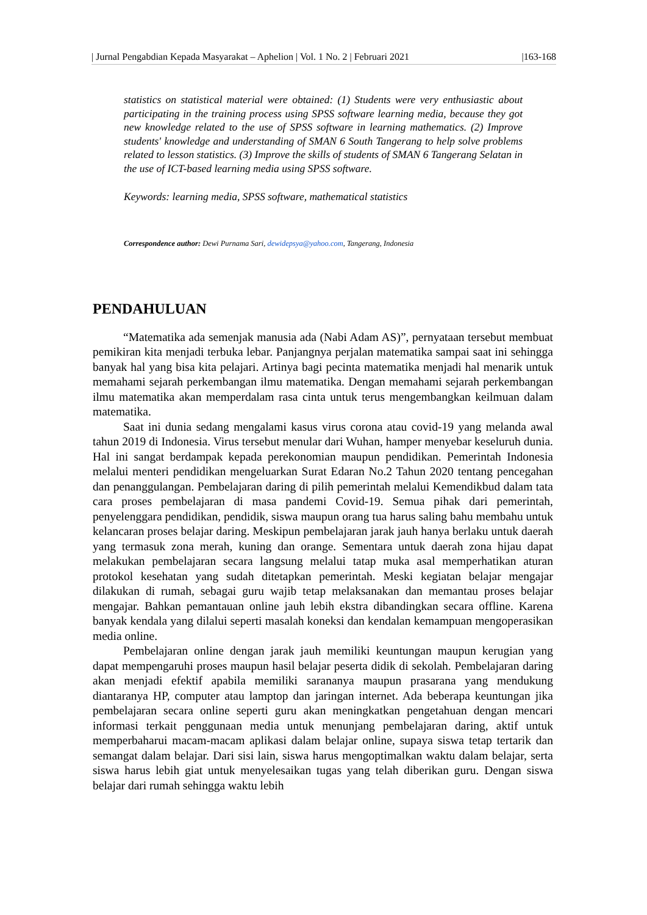| Jurnal Pengabdian Kepada Masyarakat – Aphelion | Vol. 1 No. 2 | Februari 2021 |163-168
statistics on statistical material were obtained: (1) Students were very enthusiastic about participating in the training process using SPSS software learning media, because they got new knowledge related to the use of SPSS software in learning mathematics. (2) Improve students' knowledge and understanding of SMAN 6 South Tangerang to help solve problems related to lesson statistics. (3) Improve the skills of students of SMAN 6 Tangerang Selatan in the use of ICT-based learning media using SPSS software.
Keywords: learning media, SPSS software, mathematical statistics
Correspondence author: Dewi Purnama Sari, dewidepsya@yahoo.com, Tangerang, Indonesia
PENDAHULUAN
“Matematika ada semenjak manusia ada (Nabi Adam AS)”, pernyataan tersebut membuat pemikiran kita menjadi terbuka lebar. Panjangnya perjalan matematika sampai saat ini sehingga banyak hal yang bisa kita pelajari. Artinya bagi pecinta matematika menjadi hal menarik untuk memahami sejarah perkembangan ilmu matematika. Dengan memahami sejarah perkembangan ilmu matematika akan memperdalam rasa cinta untuk terus mengembangkan keilmuan dalam matematika.
Saat ini dunia sedang mengalami kasus virus corona atau covid-19 yang melanda awal tahun 2019 di Indonesia. Virus tersebut menular dari Wuhan, hamper menyebar keseluruh dunia. Hal ini sangat berdampak kepada perekonomian maupun pendidikan. Pemerintah Indonesia melalui menteri pendidikan mengeluarkan Surat Edaran No.2 Tahun 2020 tentang pencegahan dan penanggulangan. Pembelajaran daring di pilih pemerintah melalui Kemendikbud dalam tata cara proses pembelajaran di masa pandemi Covid-19. Semua pihak dari pemerintah, penyelenggara pendidikan, pendidik, siswa maupun orang tua harus saling bahu membahu untuk kelancaran proses belajar daring. Meskipun pembelajaran jarak jauh hanya berlaku untuk daerah yang termasuk zona merah, kuning dan orange. Sementara untuk daerah zona hijau dapat melakukan pembelajaran secara langsung melalui tatap muka asal memperhatikan aturan protokol kesehatan yang sudah ditetapkan pemerintah. Meski kegiatan belajar mengajar dilakukan di rumah, sebagai guru wajib tetap melaksanakan dan memantau proses belajar mengajar. Bahkan pemantauan online jauh lebih ekstra dibandingkan secara offline. Karena banyak kendala yang dilalui seperti masalah koneksi dan kendalan kemampuan mengoperasikan media online.
Pembelajaran online dengan jarak jauh memiliki keuntungan maupun kerugian yang dapat mempengaruhi proses maupun hasil belajar peserta didik di sekolah. Pembelajaran daring akan menjadi efektif apabila memiliki sarananya maupun prasarana yang mendukung diantaranya HP, computer atau lamptop dan jaringan internet. Ada beberapa keuntungan jika pembelajaran secara online seperti guru akan meningkatkan pengetahuan dengan mencari informasi terkait penggunaan media untuk menunjang pembelajaran daring, aktif untuk memperbaharui macam-macam aplikasi dalam belajar online, supaya siswa tetap tertarik dan semangat dalam belajar. Dari sisi lain, siswa harus mengoptimalkan waktu dalam belajar, serta siswa harus lebih giat untuk menyelesaikan tugas yang telah diberikan guru. Dengan siswa belajar dari rumah sehingga waktu lebih